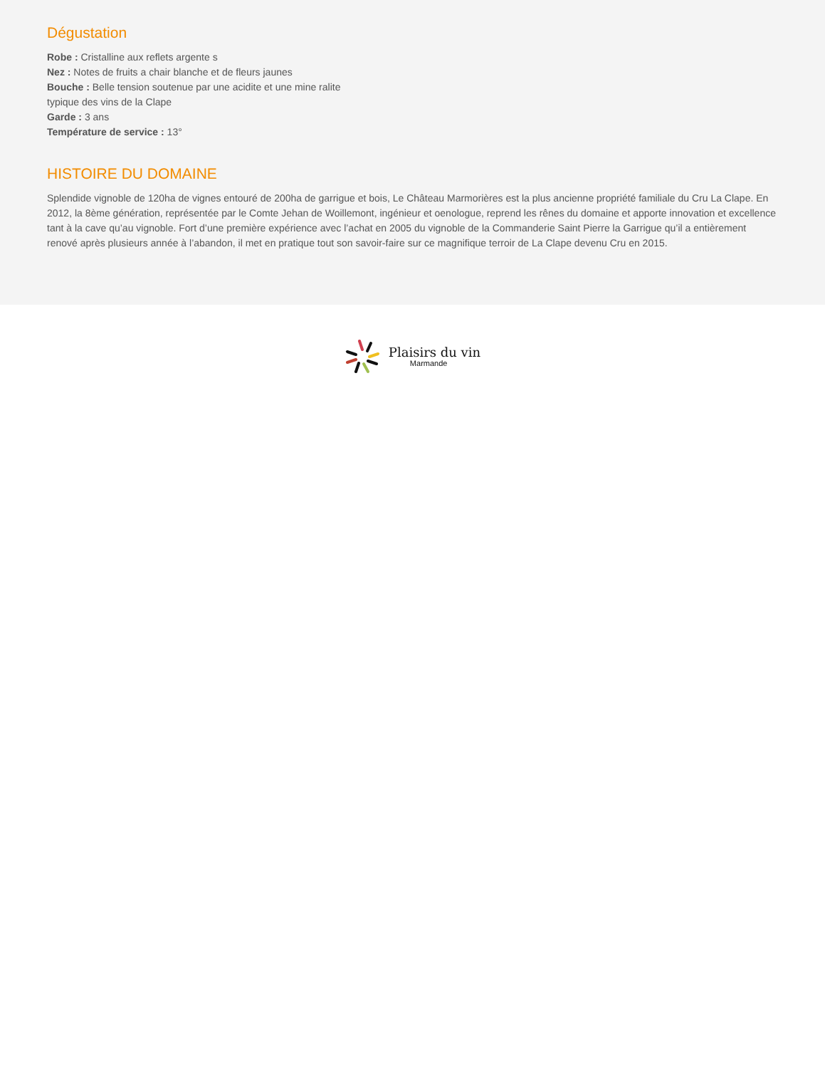Dégustation
Robe : Cristalline aux reflets argente s
Nez : Notes de fruits a chair blanche et de fleurs jaunes
Bouche : Belle tension soutenue par une acidite et une mine ralite
typique des vins de la Clape
Garde : 3 ans
Température de service : 13°
HISTOIRE DU DOMAINE
Splendide vignoble de 120ha de vignes entouré de 200ha de garrigue et bois, Le Château Marmorières est la plus ancienne propriété familiale du Cru La Clape. En 2012, la 8ème génération, représentée par le Comte Jehan de Woillemont, ingénieur et oenologue, reprend les rênes du domaine et apporte innovation et excellence tant à la cave qu’au vignoble. Fort d’une première expérience avec l’achat en 2005 du vignoble de la Commanderie Saint Pierre la Garrigue qu’il a entièrement renové après plusieurs année à l’abandon, il met en pratique tout son savoir-faire sur ce magnifique terroir de La Clape devenu Cru en 2015.
Plaisirs du vin
Marmande